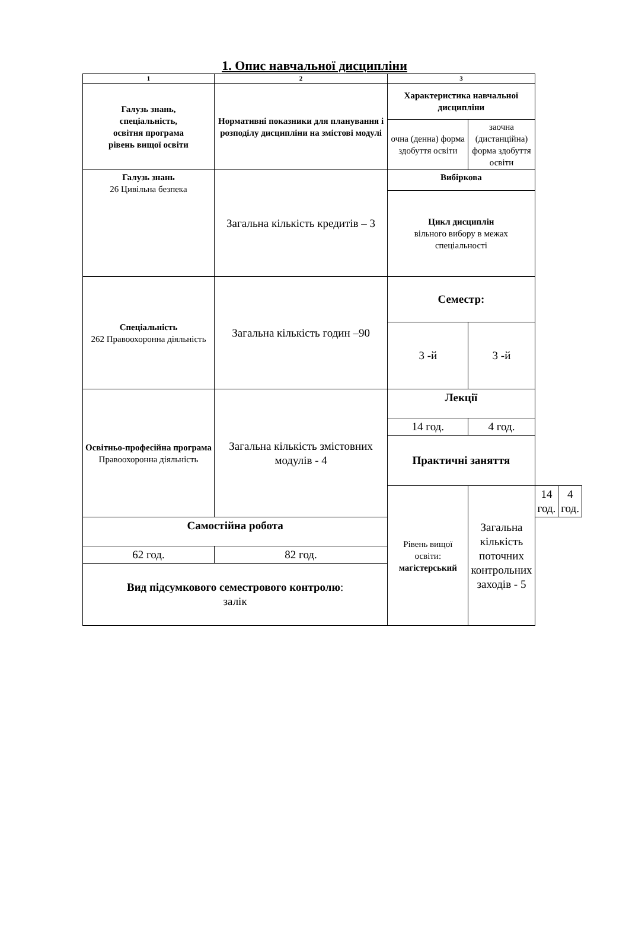1. Опис навчальної дисципліни
| 1 | 2 | 3 | | | |
| Галузь знань, спеціальність, освітня програма рівень вищої освіти | Нормативні показники для планування і розподілу дисципліни на змістові модулі | Характеристика навчальної дисципліни | | | |
| | | очна (денна) форма здобуття освіти | заочна (дистанційна) форма здобуття освіти | | |
| Галузь знань 26 Цивільна безпека | Загальна кількість кредитів – 3 | Вибіркова | | | |
| | | Цикл дисциплін вільного вибору в межах спеціальності | | | |
| Спеціальність 262 Правоохоронна діяльність | Загальна кількість годин –90 | Семестр: | | | |
| | | 3 -й | 3 -й | | |
| Освітньо-професійна програма Правоохоронна діяльність | Загальна кількість змістовних модулів - 4 | Лекції | | | |
| | | 14 год. | 4 год. | | |
| | | Практичні заняття | | | |
| | | Рівень вищої освіти: магістерський | Загальна кількість поточних контрольних заходів - 5 | 14 год. | 4 год. |
| Самостійна робота | | | | | |
| 62 год. | 82 год. | | | | |
| Вид підсумкового семестрового контролю : залік | | | | | |